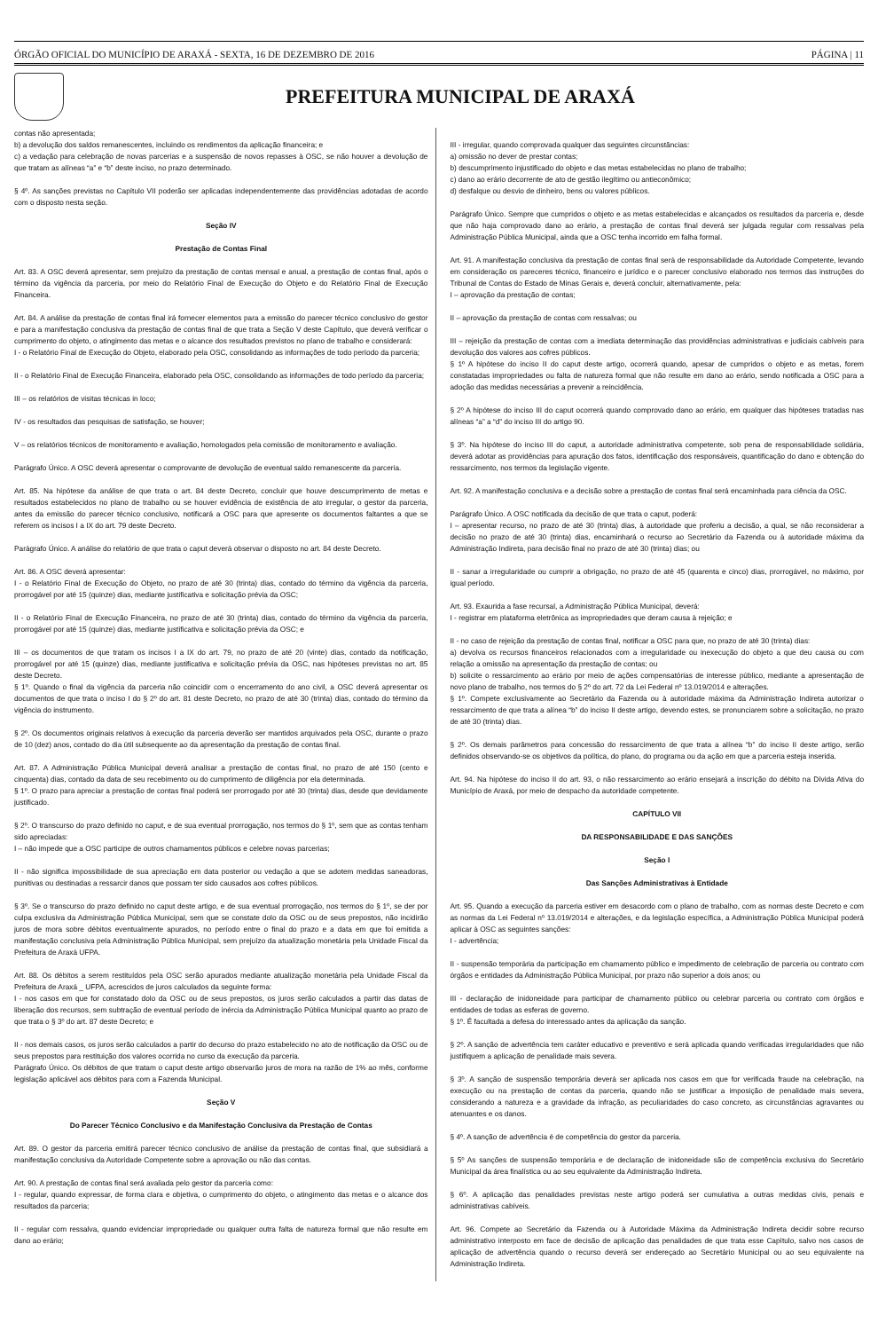ÓRGÃO OFICIAL DO MUNICÍPIO DE ARAXÁ - SEXTA, 16 DE DEZEMBRO DE 2016 PÁGINA | 11
PREFEITURA MUNICIPAL DE ARAXÁ
contas não apresentada;
b) a devolução dos saldos remanescentes, incluindo os rendimentos da aplicação financeira; e
c) a vedação para celebração de novas parcerias e a suspensão de novos repasses à OSC, se não houver a devolução de que tratam as alíneas “a” e “b” deste inciso, no prazo determinado.
§ 4º. As sanções previstas no Capítulo VII poderão ser aplicadas independentemente das providências adotadas de acordo com o disposto nesta seção.
Seção IV
Prestação de Contas Final
Art. 83. A OSC deverá apresentar, sem prejuízo da prestação de contas mensal e anual, a prestação de contas final, após o término da vigência da parceria, por meio do Relatório Final de Execução do Objeto e do Relatório Final de Execução Financeira.
Art. 84. A análise da prestação de contas final irá fornecer elementos para a emissão do parecer técnico conclusivo do gestor e para a manifestação conclusiva da prestação de contas final de que trata a Seção V deste Capítulo, que deverá verificar o cumprimento do objeto, o atingimento das metas e o alcance dos resultados previstos no plano de trabalho e considerará:
I - o Relatório Final de Execução do Objeto, elaborado pela OSC, consolidando as informações de todo período da parceria;
II - o Relatório Final de Execução Financeira, elaborado pela OSC, consolidando as informações de todo período da parceria;
III – os relatórios de visitas técnicas in loco;
IV - os resultados das pesquisas de satisfação, se houver;
V – os relatórios técnicos de monitoramento e avaliação, homologados pela comissão de monitoramento e avaliação.
Parágrafo Único. A OSC deverá apresentar o comprovante de devolução de eventual saldo remanescente da parceria.
Art. 85. Na hipótese da análise de que trata o art. 84 deste Decreto, concluir que houve descumprimento de metas e resultados estabelecidos no plano de trabalho ou se houver evidência de existência de ato irregular, o gestor da parceria, antes da emissão do parecer técnico conclusivo, notificará a OSC para que apresente os documentos faltantes a que se referem os incisos I a IX do art. 79 deste Decreto.
Parágrafo Único. A análise do relatório de que trata o caput deverá observar o disposto no art. 84 deste Decreto.
Art. 86. A OSC deverá apresentar:
I - o Relatório Final de Execução do Objeto, no prazo de até 30 (trinta) dias, contado do término da vigência da parceria, prorrogável por até 15 (quinze) dias, mediante justificativa e solicitação prévia da OSC;
II - o Relatório Final de Execução Financeira, no prazo de até 30 (trinta) dias, contado do término da vigência da parceria, prorrogável por até 15 (quinze) dias, mediante justificativa e solicitação prévia da OSC; e
III – os documentos de que tratam os incisos I a IX do art. 79, no prazo de até 20 (vinte) dias, contado da notificação, prorrogável por até 15 (quinze) dias, mediante justificativa e solicitação prévia da OSC, nas hipóteses previstas no art. 85 deste Decreto.
§ 1º. Quando o final da vigência da parceria não coincidir com o encerramento do ano civil, a OSC deverá apresentar os documentos de que trata o inciso I do § 2º do art. 81 deste Decreto, no prazo de até 30 (trinta) dias, contado do término da vigência do instrumento.
§ 2º. Os documentos originais relativos à execução da parceria deverão ser mantidos arquivados pela OSC, durante o prazo de 10 (dez) anos, contado do dia útil subsequente ao da apresentação da prestação de contas final.
Art. 87. A Administração Pública Municipal deverá analisar a prestação de contas final, no prazo de até 150 (cento e cinquenta) dias, contado da data de seu recebimento ou do cumprimento de diligência por ela determinada.
§ 1º. O prazo para apreciar a prestação de contas final poderá ser prorrogado por até 30 (trinta) dias, desde que devidamente justificado.
§ 2º. O transcurso do prazo definido no caput, e de sua eventual prorrogação, nos termos do § 1º, sem que as contas tenham sido apreciadas:
I – não impede que a OSC participe de outros chamamentos públicos e celebre novas parcerias;
II - não significa impossibilidade de sua apreciação em data posterior ou vedação a que se adotem medidas saneadoras, punitivas ou destinadas a ressarcir danos que possam ter sido causados aos cofres públicos.
§ 3º. Se o transcurso do prazo definido no caput deste artigo, e de sua eventual prorrogação, nos termos do § 1º, se der por culpa exclusiva da Administração Pública Municipal, sem que se constate dolo da OSC ou de seus prepostos, não incidirão juros de mora sobre débitos eventualmente apurados, no período entre o final do prazo e a data em que foi emitida a manifestação conclusiva pela Administração Pública Municipal, sem prejuízo da atualização monetária pela Unidade Fiscal da Prefeitura de Araxá UFPA.
Art. 88. Os débitos a serem restituídos pela OSC serão apurados mediante atualização monetária pela Unidade Fiscal da Prefeitura de Araxá _ UFPA, acrescidos de juros calculados da seguinte forma:
I - nos casos em que for constatado dolo da OSC ou de seus prepostos, os juros serão calculados a partir das datas de liberação dos recursos, sem subtração de eventual período de inércia da Administração Pública Municipal quanto ao prazo de que trata o § 3º do art. 87 deste Decreto; e
II - nos demais casos, os juros serão calculados a partir do decurso do prazo estabelecido no ato de notificação da OSC ou de seus prepostos para restituição dos valores ocorrida no curso da execução da parceria.
Parágrafo Único. Os débitos de que tratam o caput deste artigo observarão juros de mora na razão de 1% ao mês, conforme legislação aplicável aos débitos para com a Fazenda Municipal.
Seção V
Do Parecer Técnico Conclusivo e da Manifestação Conclusiva da Prestação de Contas
Art. 89. O gestor da parceria emitirá parecer técnico conclusivo de análise da prestação de contas final, que subsidiará a manifestação conclusiva da Autoridade Competente sobre a aprovação ou não das contas.
Art. 90. A prestação de contas final será avaliada pelo gestor da parceria como:
I - regular, quando expressar, de forma clara e objetiva, o cumprimento do objeto, o atingimento das metas e o alcance dos resultados da parceria;
II - regular com ressalva, quando evidenciar impropriedade ou qualquer outra falta de natureza formal que não resulte em dano ao erário;
III - irregular, quando comprovada qualquer das seguintes circunstâncias:
a) omissão no dever de prestar contas;
b) descumprimento injustificado do objeto e das metas estabelecidas no plano de trabalho;
c) dano ao erário decorrente de ato de gestão ilegítimo ou antieconômico;
d) desfalque ou desvio de dinheiro, bens ou valores públicos.
Parágrafo Único. Sempre que cumpridos o objeto e as metas estabelecidas e alcançados os resultados da parceria e, desde que não haja comprovado dano ao erário, a prestação de contas final deverá ser julgada regular com ressalvas pela Administração Pública Municipal, ainda que a OSC tenha incorrido em falha formal.
Art. 91. A manifestação conclusiva da prestação de contas final será de responsabilidade da Autoridade Competente, levando em consideração os pareceres técnico, financeiro e jurídico e o parecer conclusivo elaborado nos termos das instruções do Tribunal de Contas do Estado de Minas Gerais e, deverá concluir, alternativamente, pela:
I – aprovação da prestação de contas;
II – aprovação da prestação de contas com ressalvas; ou
III – rejeição da prestação de contas com a imediata determinação das providências administrativas e judiciais cabíveis para devolução dos valores aos cofres públicos.
§ 1º A hipótese do inciso II do caput deste artigo, ocorrerá quando, apesar de cumpridos o objeto e as metas, forem constatadas impropriedades ou falta de natureza formal que não resulte em dano ao erário, sendo notificada a OSC para a adoção das medidas necessárias a prevenir a reincidência.
§ 2º A hipótese do inciso III do caput ocorrerá quando comprovado dano ao erário, em qualquer das hipóteses tratadas nas alíneas “a” a “d” do inciso III do artigo 90.
§ 3º. Na hipótese do inciso III do caput, a autoridade administrativa competente, sob pena de responsabilidade solidária, deverá adotar as providências para apuração dos fatos, identificação dos responsáveis, quantificação do dano e obtenção do ressarcimento, nos termos da legislação vigente.
Art. 92. A manifestação conclusiva e a decisão sobre a prestação de contas final será encaminhada para ciência da OSC.
Parágrafo Único. A OSC notificada da decisão de que trata o caput, poderá:
I – apresentar recurso, no prazo de até 30 (trinta) dias, à autoridade que proferiu a decisão, a qual, se não reconsiderar a decisão no prazo de até 30 (trinta) dias, encaminhará o recurso ao Secretário da Fazenda ou à autoridade máxima da Administração Indireta, para decisão final no prazo de até 30 (trinta) dias; ou
II - sanar a irregularidade ou cumprir a obrigação, no prazo de até 45 (quarenta e cinco) dias, prorrogável, no máximo, por igual período.
Art. 93. Exaurida a fase recursal, a Administração Pública Municipal, deverá:
I - registrar em plataforma eletrônica as impropriedades que deram causa à rejeição; e
II - no caso de rejeição da prestação de contas final, notificar a OSC para que, no prazo de até 30 (trinta) dias:
a) devolva os recursos financeiros relacionados com a irregularidade ou inexecução do objeto a que deu causa ou com relação a omissão na apresentação da prestação de contas; ou
b) solicite o ressarcimento ao erário por meio de ações compensatórias de interesse público, mediante a apresentação de novo plano de trabalho, nos termos do § 2º do art. 72 da Lei Federal nº 13.019/2014 e alterações.
§ 1º. Compete exclusivamente ao Secretário da Fazenda ou à autoridade máxima da Administração Indireta autorizar o ressarcimento de que trata a alínea “b” do inciso II deste artigo, devendo estes, se pronunciarem sobre a solicitação, no prazo de até 30 (trinta) dias.
§ 2º. Os demais parâmetros para concessão do ressarcimento de que trata a alínea “b” do inciso II deste artigo, serão definidos observando-se os objetivos da política, do plano, do programa ou da ação em que a parceria esteja inserida.
Art. 94. Na hipótese do inciso II do art. 93, o não ressarcimento ao erário ensejará a inscrição do débito na Dívida Ativa do Município de Araxá, por meio de despacho da autoridade competente.
CAPÍTULO VII
DA RESPONSABILIDADE E DAS SANÇÕES
Seção I
Das Sanções Administrativas à Entidade
Art. 95. Quando a execução da parceria estiver em desacordo com o plano de trabalho, com as normas deste Decreto e com as normas da Lei Federal nº 13.019/2014 e alterações, e da legislação específica, a Administração Pública Municipal poderá aplicar à OSC as seguintes sanções:
I - advertência;
II - suspensão temporária da participação em chamamento público e impedimento de celebração de parceria ou contrato com órgãos e entidades da Administração Pública Municipal, por prazo não superior a dois anos; ou
III - declaração de inidoneidade para participar de chamamento público ou celebrar parceria ou contrato com órgãos e entidades de todas as esferas de governo.
§ 1º. É facultada a defesa do interessado antes da aplicação da sanção.
§ 2º. A sanção de advertência tem caráter educativo e preventivo e será aplicada quando verificadas irregularidades que não justifiquem a aplicação de penalidade mais severa.
§ 3º. A sanção de suspensão temporária deverá ser aplicada nos casos em que for verificada fraude na celebração, na execução ou na prestação de contas da parceria, quando não se justificar a imposição de penalidade mais severa, considerando a natureza e a gravidade da infração, as peculiaridades do caso concreto, as circunstâncias agravantes ou atenuantes e os danos.
§ 4º. A sanção de advertência é de competência do gestor da parceria.
§ 5º As sanções de suspensão temporária e de declaração de inidoneidade são de competência exclusiva do Secretário Municipal da área finalística ou ao seu equivalente da Administração Indireta.
§ 6º. A aplicação das penalidades previstas neste artigo poderá ser cumulativa a outras medidas civis, penais e administrativas cabíveis.
Art. 96. Compete ao Secretário da Fazenda ou à Autoridade Máxima da Administração Indireta decidir sobre recurso administrativo interposto em face de decisão de aplicação das penalidades de que trata esse Capítulo, salvo nos casos de aplicação de advertência quando o recurso deverá ser endereçado ao Secretário Municipal ou ao seu equivalente na Administração Indireta.